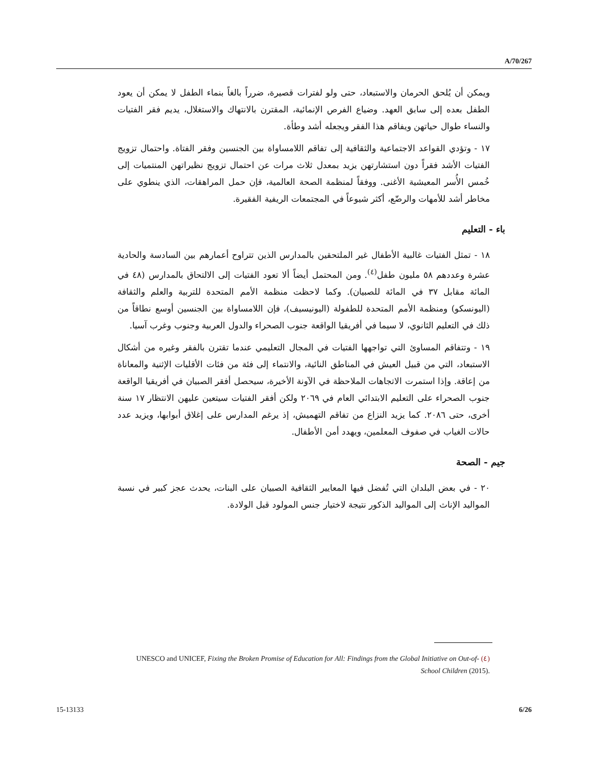A/70/267
ويمكن أن يُلحق الحرمان والاستبعاد، حتى ولو لفترات قصيرة، ضرراً بالغاً بنماء الطفل لا يمكن أن يعود الطفل بعده إلى سابق العهد. وضياع الفرص الإنمائية، المقترن بالانتهاك والاستغلال، يديم فقر الفتيات والنساء طوال حياتهن ويفاقم هذا الفقر ويجعله أشد وطأة.
١٧ - وتؤدي القواعد الاجتماعية والثقافية إلى تفاقم اللامساواة بين الجنسين وفقر الفتاة. واحتمال تزويج الفتيات الأشد فقراً دون استشارتهن يزيد بمعدل ثلاث مرات عن احتمال تزويج نظيراتهن المنتميات إلى خُمس الأُسر المعيشية الأغنى. ووفقاً لمنظمة الصحة العالمية، فإن حمل المراهقات، الذي ينطوي على مخاطر أشد للأمهات والرضّع، أكثر شيوعاً في المجتمعات الريفية الفقيرة.
باء - التعليم
١٨ - تمثل الفتيات غالبية الأطفال غير الملتحقين بالمدارس الذين تتراوح أعمارهم بين السادسة والحادية عشرة وعددهم ٥٨ مليون طفل<sup>(٤)</sup>. ومن المحتمل أيضاً ألا تعود الفتيات إلى الالتحاق بالمدارس (٤٨ في المائة مقابل ٣٧ في المائة للصبيان). وكما لاحظت منظمة الأمم المتحدة للتربية والعلم والثقافة (اليونسكو) ومنظمة الأمم المتحدة للطفولة (اليونيسيف)، فإن اللامساواة بين الجنسين أوسع نطاقاً من ذلك في التعليم الثانوي، لا سيما في أفريقيا الواقعة جنوب الصحراء والدول العربية وجنوب وغرب آسيا.
١٩ - وتتفاقم المساوئ التي تواجهها الفتيات في المجال التعليمي عندما تقترن بالفقر وغيره من أشكال الاستبعاد، التي من قبيل العيش في المناطق النائية، والانتماء إلى فئة من فئات الأقليات الإثنية والمعاناة من إعاقة. وإذا استمرت الاتجاهات الملاحظة في الآونة الأخيرة، سيحصل أفقر الصبيان في أفريقيا الواقعة جنوب الصحراء على التعليم الابتدائي العام في ٢٠٦٩ ولكن أفقر الفتيات سيتعين عليهن الانتظار ١٧ سنة أخرى، حتى ٢٠٨٦. كما يزيد النزاع من تفاقم التهميش، إذ يرغم المدارس على إغلاق أبوابها، ويزيد عدد حالات الغياب في صفوف المعلمين، ويهدد أمن الأطفال.
جيم - الصحة
٢٠ - في بعض البلدان التي تُفضل فيها المعايير الثقافية الصبيان على البنات، يحدث عجز كبير في نسبة المواليد الإناث إلى المواليد الذكور نتيجة لاختيار جنس المولود قبل الولادة.
(٤) UNESCO and UNICEF, Fixing the Broken Promise of Education for All: Findings from the Global Initiative on Out-of-School Children (2015).
15-13133 6/26